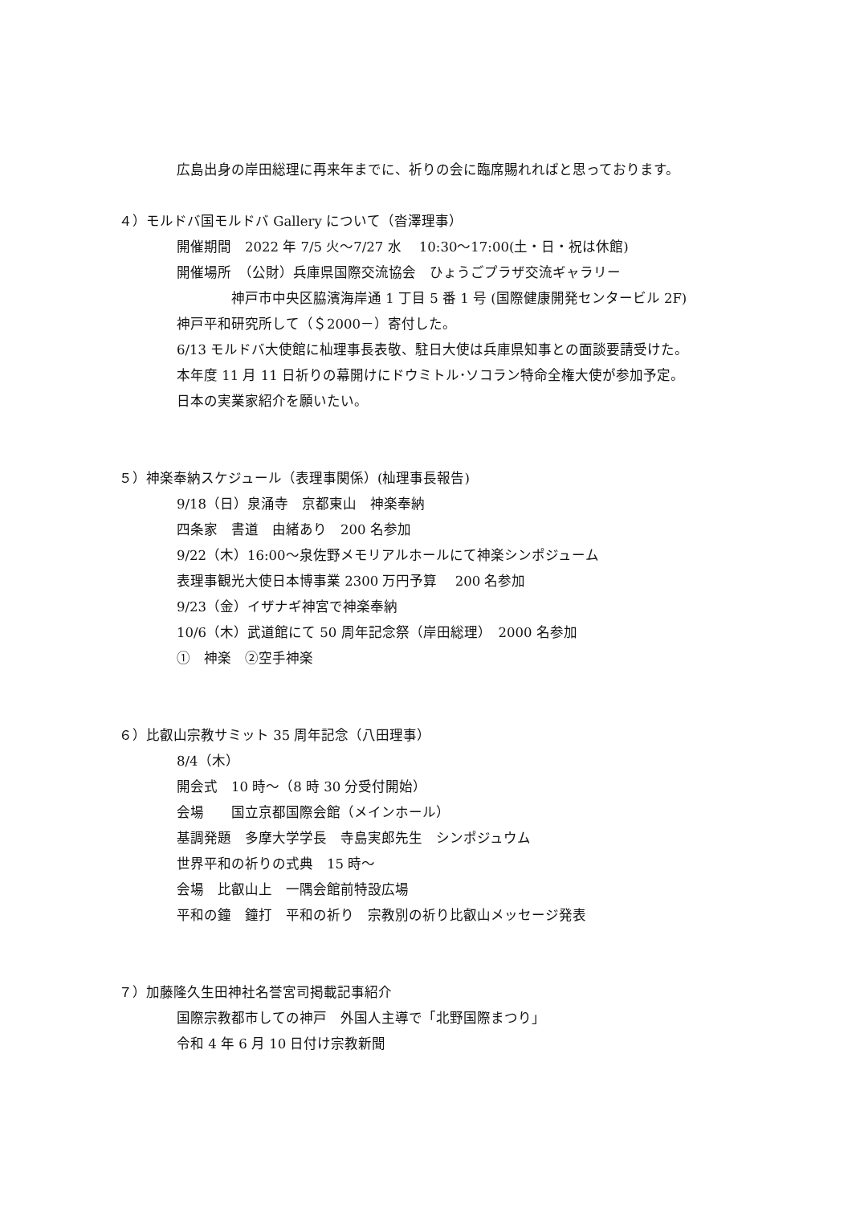広島出身の岸田総理に再来年までに、祈りの会に臨席賜れればと思っております。
４）モルドバ国モルドバ Gallery について（沓澤理事）
開催期間　2022 年 7/5 火〜7/27 水　 10:30〜17:00(土・日・祝は休館)
開催場所　（公財）兵庫県国際交流協会　ひょうごプラザ交流ギャラリー
　　　　神戸市中央区脇濱海岸通 1 丁目 5 番 1 号 (国際健康開発センタービル 2F)
神戸平和研究所して（＄2000－）寄付した。
6/13 モルドバ大使館に杣理事長表敬、駐日大使は兵庫県知事との面談要請受けた。
本年度 11 月 11 日祈りの幕開けにドウミトル･ソコラン特命全権大使が参加予定。
日本の実業家紹介を願いたい。
５）神楽奉納スケジュール（表理事関係）(杣理事長報告)
9/18（日）泉涌寺　京都東山　神楽奉納
四条家　書道　由緒あり　200 名参加
9/22（木）16:00〜泉佐野メモリアルホールにて神楽シンポジューム
表理事観光大使日本博事業 2300 万円予算　 200 名参加
9/23（金）イザナギ神宮で神楽奉納
10/6（木）武道館にて 50 周年記念祭（岸田総理）　2000 名参加
①　神楽　②空手神楽
６）比叡山宗教サミット 35 周年記念（八田理事）
8/4（木）
開会式　10 時〜（8 時 30 分受付開始）
会場　　国立京都国際会館（メインホール）
基調発題　多摩大学学長　寺島実郎先生　シンポジュウム
世界平和の祈りの式典　15 時〜
会場　比叡山上　一隅会館前特設広場
平和の鐘　鐘打　平和の祈り　宗教別の祈り比叡山メッセージ発表
７）加藤隆久生田神社名誉宮司掲載記事紹介
国際宗教都市しての神戸　外国人主導で「北野国際まつり」
令和 4 年 6 月 10 日付け宗教新聞